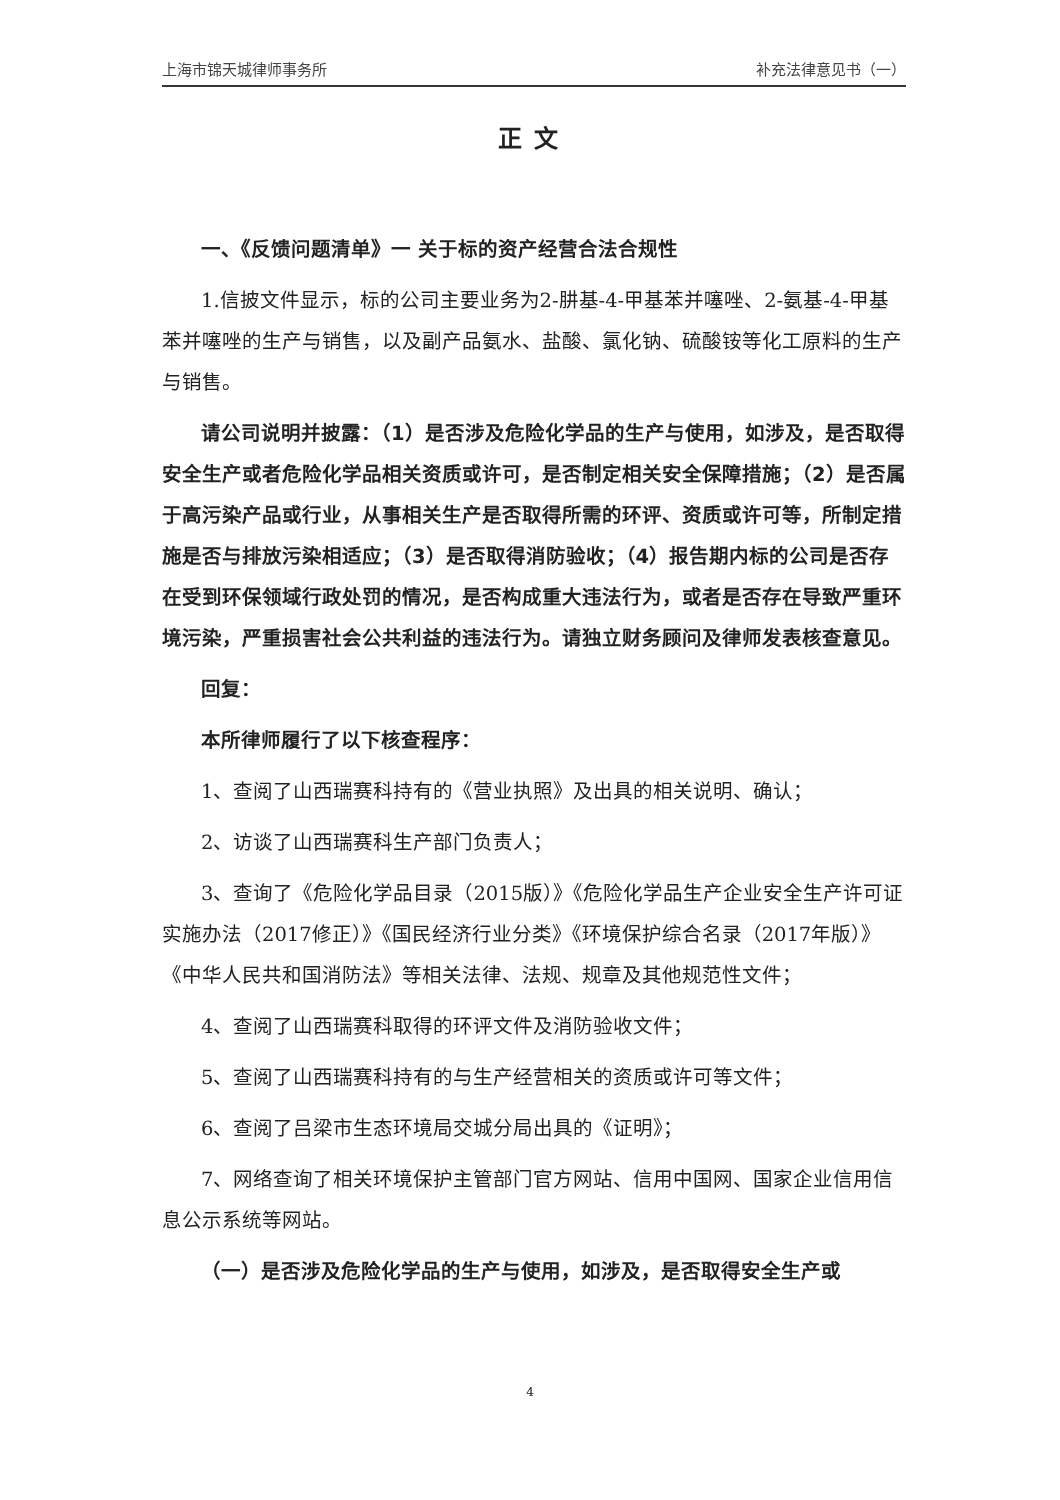上海市锦天城律师事务所 补充法律意见书（一）
正文
一、《反馈问题清单》一 关于标的资产经营合法合规性
1.信披文件显示，标的公司主要业务为2-肼基-4-甲基苯并噻唑、2-氨基-4-甲基苯并噻唑的生产与销售，以及副产品氨水、盐酸、氯化钠、硫酸铵等化工原料的生产与销售。
请公司说明并披露：（1）是否涉及危险化学品的生产与使用，如涉及，是否取得安全生产或者危险化学品相关资质或许可，是否制定相关安全保障措施；（2）是否属于高污染产品或行业，从事相关生产是否取得所需的环评、资质或许可等，所制定措施是否与排放污染相适应；（3）是否取得消防验收；（4）报告期内标的公司是否存在受到环保领域行政处罚的情况，是否构成重大违法行为，或者是否存在导致严重环境污染，严重损害社会公共利益的违法行为。请独立财务顾问及律师发表核查意见。
回复：
本所律师履行了以下核查程序：
1、查阅了山西瑞赛科持有的《营业执照》及出具的相关说明、确认；
2、访谈了山西瑞赛科生产部门负责人；
3、查询了《危险化学品目录（2015版）》《危险化学品生产企业安全生产许可证实施办法（2017修正）》《国民经济行业分类》《环境保护综合名录（2017年版）》《中华人民共和国消防法》等相关法律、法规、规章及其他规范性文件；
4、查阅了山西瑞赛科取得的环评文件及消防验收文件；
5、查阅了山西瑞赛科持有的与生产经营相关的资质或许可等文件；
6、查阅了吕梁市生态环境局交城分局出具的《证明》；
7、网络查询了相关环境保护主管部门官方网站、信用中国网、国家企业信用信息公示系统等网站。
（一）是否涉及危险化学品的生产与使用，如涉及，是否取得安全生产或
4